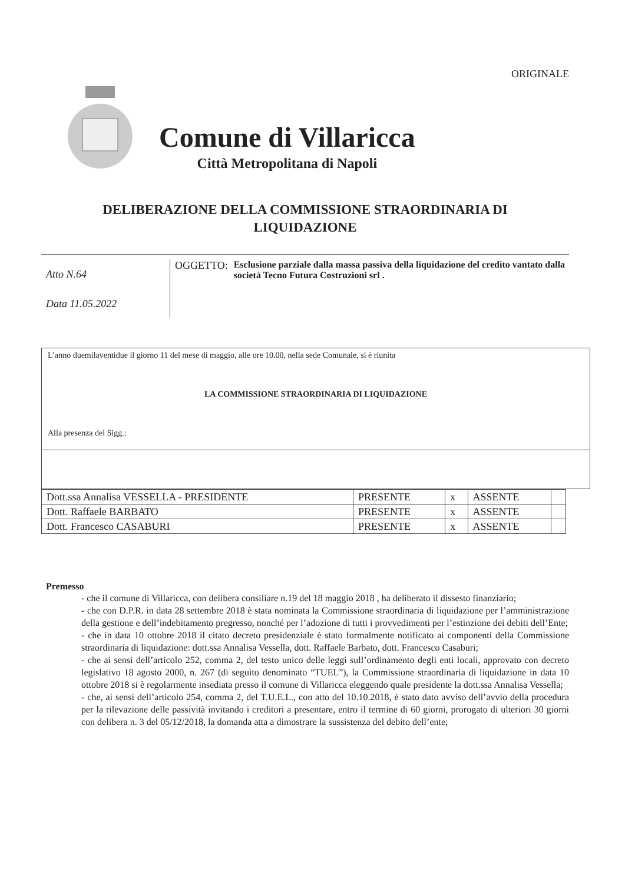ORIGINALE
Comune di Villaricca
Città Metropolitana di Napoli
DELIBERAZIONE DELLA COMMISSIONE STRAORDINARIA DI
LIQUIDAZIONE
Atto N.64
Data 11.05.2022
OGGETTO: Esclusione parziale dalla massa passiva della liquidazione del credito vantato dalla società Tecno Futura Costruzioni srl .
L’anno duemilaventidue il giorno 11 del mese di maggio, alle ore 10.00, nella sede Comunale, si è riunita
LA COMMISSIONE STRAORDINARIA DI LIQUIDAZIONE
Alla presenza dei Sigg.:
| Dott.ssa Annalisa VESSELLA - PRESIDENTE | PRESENTE | x | ASSENTE | |
| Dott. Raffaele BARBATO | PRESENTE | x | ASSENTE | |
| Dott. Francesco CASABURI | PRESENTE | x | ASSENTE | |
Premesso
- che il comune di Villaricca, con delibera consiliare n.19 del 18 maggio 2018 , ha deliberato il dissesto finanziario;
- che con D.P.R. in data 28 settembre 2018 è stata nominata la Commissione straordinaria di liquidazione per l’amministrazione della gestione e dell’indebitamento pregresso, nonché per l’adozione di tutti i provvedimenti per l’estinzione dei debiti dell’Ente;
- che in data 10 ottobre 2018 il citato decreto presidenziale è stato formalmente notificato ai componenti della Commissione straordinaria di liquidazione: dott.ssa Annalisa Vessella, dott. Raffaele Barbato, dott. Francesco Casaburi;
- che ai sensi dell’articolo 252, comma 2, del testo unico delle leggi sull’ordinamento degli enti locali, approvato con decreto legislativo 18 agosto 2000, n. 267 (di seguito denominato “TUEL”), la Commissione straordinaria di liquidazione in data 10 ottobre 2018 si è regolarmente insediata presso il comune di Villaricca eleggendo quale presidente la dott.ssa Annalisa Vessella;
- che, ai sensi dell’articolo 254, comma 2, del T.U.E.L., con atto del 10.10.2018, è stato dato avviso dell’avvio della procedura per la rilevazione delle passività invitando i creditori a presentare, entro il termine di 60 giorni, prorogato di ulteriori 30 giorni con delibera n. 3 del 05/12/2018, la domanda atta a dimostrare la sussistenza del debito dell’ente;